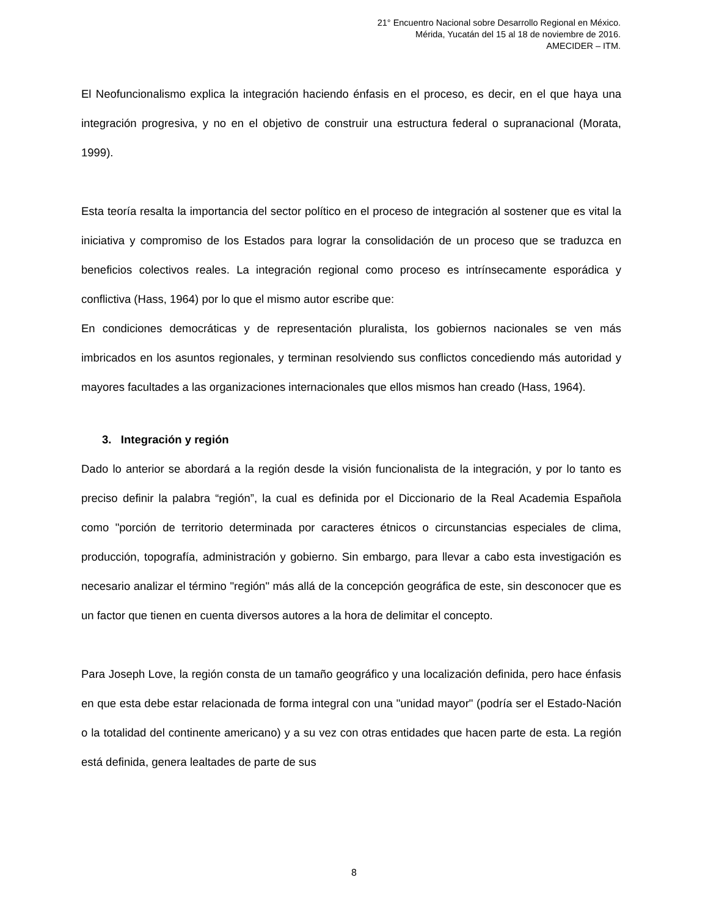21° Encuentro Nacional sobre Desarrollo Regional en México.
Mérida, Yucatán del 15 al 18 de noviembre de 2016.
AMECIDER – ITM.
El Neofuncionalismo explica la integración haciendo énfasis en el proceso, es decir, en el que haya una integración progresiva, y no en el objetivo de construir una estructura federal o supranacional (Morata, 1999).
Esta teoría resalta la importancia del sector político en el proceso de integración al sostener que es vital la iniciativa y compromiso de los Estados para lograr la consolidación de un proceso que se traduzca en beneficios colectivos reales. La integración regional como proceso es intrínsecamente esporádica y conflictiva (Hass, 1964) por lo que el mismo autor escribe que:
En condiciones democráticas y de representación pluralista, los gobiernos nacionales se ven más imbricados en los asuntos regionales, y terminan resolviendo sus conflictos concediendo más autoridad y mayores facultades a las organizaciones internacionales que ellos mismos han creado (Hass, 1964).
3. Integración y región
Dado lo anterior se abordará a la región desde la visión funcionalista de la integración, y por lo tanto es preciso definir la palabra “región”, la cual es definida por el Diccionario de la Real Academia Española como "porción de territorio determinada por caracteres étnicos o circunstancias especiales de clima, producción, topografía, administración y gobierno. Sin embargo, para llevar a cabo esta investigación es necesario analizar el término "región" más allá de la concepción geográfica de este, sin desconocer que es un factor que tienen en cuenta diversos autores a la hora de delimitar el concepto.
Para Joseph Love, la región consta de un tamaño geográfico y una localización definida, pero hace énfasis en que esta debe estar relacionada de forma integral con una "unidad mayor" (podría ser el Estado-Nación o la totalidad del continente americano) y a su vez con otras entidades que hacen parte de esta. La región está definida, genera lealtades de parte de sus
8